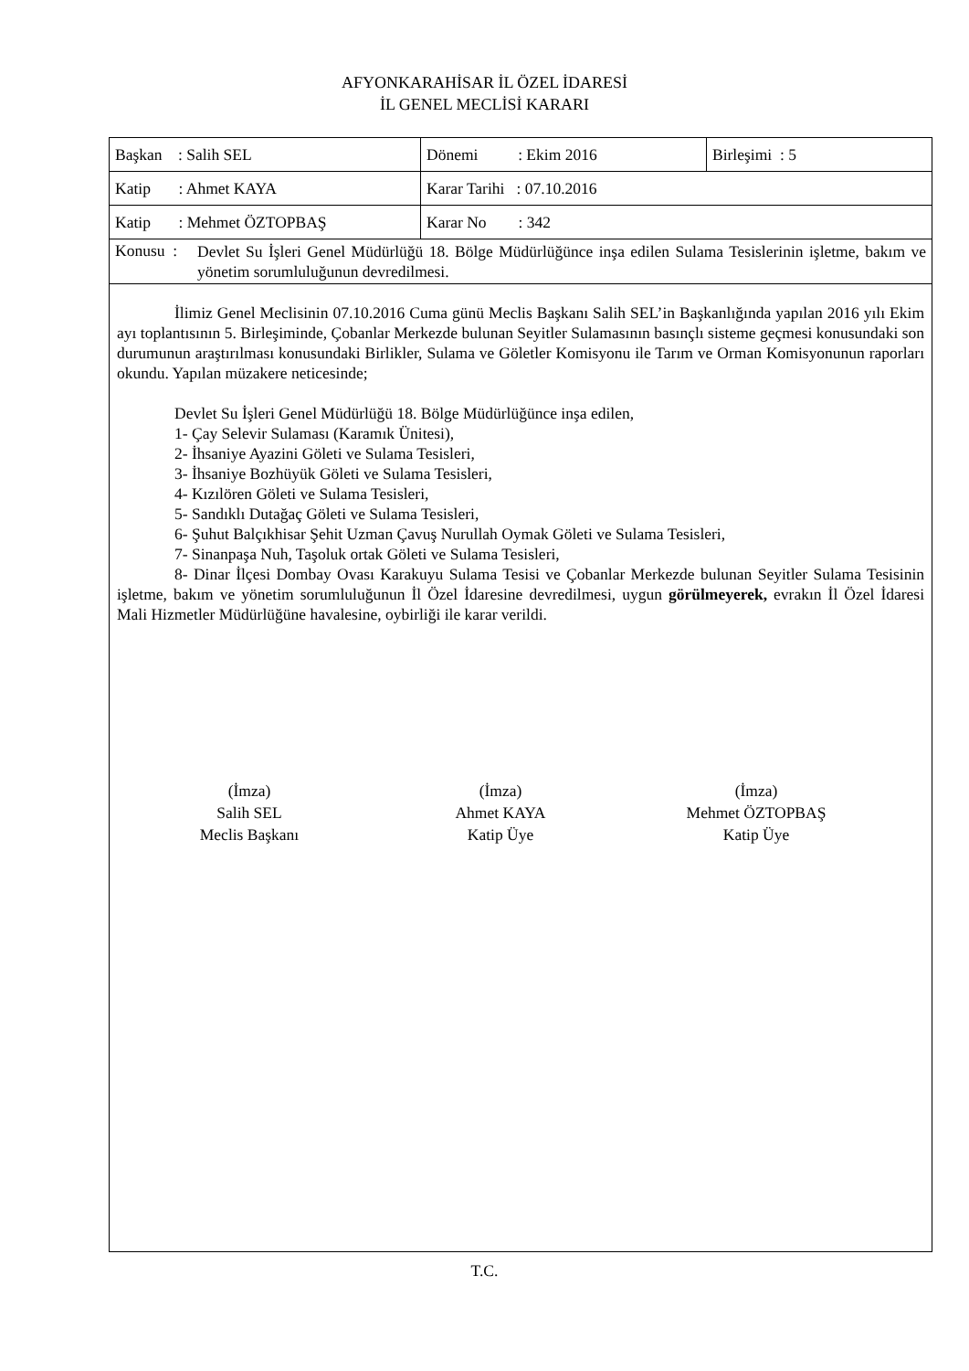AFYONKARAHİSAR İL ÖZEL İDARESİ
İL GENEL MECLİSİ KARARI
| Başkan : Salih SEL | Dönemi : Ekim 2016 | Birleşimi : 5 |
| Katip : Ahmet KAYA | Karar Tarihi : 07.10.2016 | |
| Katip : Mehmet ÖZTOPBAŞ | Karar No : 342 | |
| Konusu : Devlet Su İşleri Genel Müdürlüğü 18. Bölge Müdürlüğünce inşa edilen Sulama Tesislerinin işletme, bakım ve yönetim sorumluluğunun devredilmesi. | | |
İlimiz Genel Meclisinin 07.10.2016 Cuma günü Meclis Başkanı Salih SEL’in Başkanlığında yapılan 2016 yılı Ekim ayı toplantısının 5. Birleşiminde, Çobanlar Merkezde bulunan Seyitler Sulamasının basınçlı sisteme geçmesi konusundaki son durumunun araştırılması konusundaki Birlikler, Sulama ve Göletler Komisyonu ile Tarım ve Orman Komisyonunun raporları okundu. Yapılan müzakere neticesinde;
Devlet Su İşleri Genel Müdürlüğü 18. Bölge Müdürlüğünce inşa edilen,
1- Çay Selevir Sulaması (Karamık Ünitesi),
2- İhsaniye Ayazini Göleti ve Sulama Tesisleri,
3- İhsaniye Bozhüyük Göleti ve Sulama Tesisleri,
4- Kızılören Göleti ve Sulama Tesisleri,
5- Sandıklı Dutağaç Göleti ve Sulama Tesisleri,
6- Şuhut Balçıkhisar Şehit Uzman Çavuş Nurullah Oymak Göleti ve Sulama Tesisleri,
7- Sinanpaşa Nuh, Taşoluk ortak Göleti ve Sulama Tesisleri,
8- Dinar İlçesi Dombay Ovası Karakuyu Sulama Tesisi ve Çobanlar Merkezde bulunan Seyitler Sulama Tesisinin işletme, bakım ve yönetim sorumluluğunun İl Özel İdaresine devredilmesi, uygun görülmeyerek, evrakın İl Özel İdaresi Mali Hizmetler Müdürlüğüne havalesine, oybirliği ile karar verildi.
(İmza)
Salih SEL
Meclis Başkanı
(İmza)
Ahmet KAYA
Katip Üye
(İmza)
Mehmet ÖZTOPBAŞ
Katip Üye
T.C.